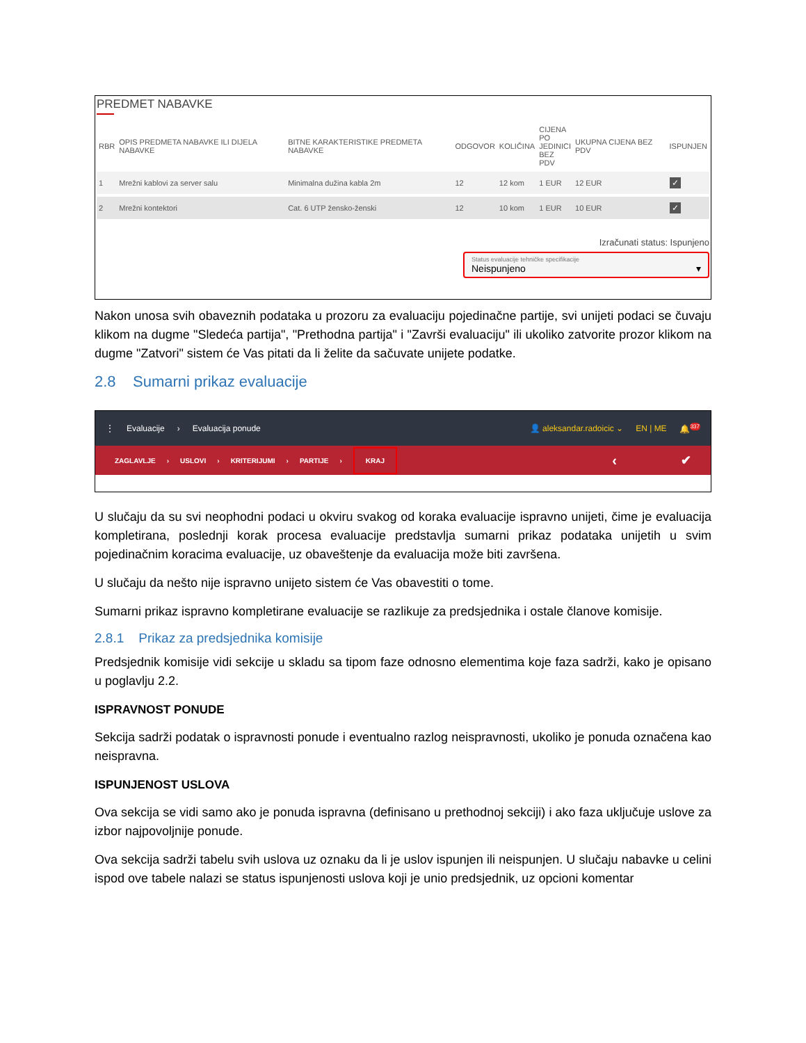PREDMET NABAVKE
| RBR | OPIS PREDMETA NABAVKE ILI DIJELA NABAVKE | BITNE KARAKTERISTIKE PREDMETA NABAVKE | ODGOVOR | KOLIČINA | CIJENA PO JEDINICI BEZ PDV | UKUPNA CIJENA BEZ PDV | ISPUNJEN |
| --- | --- | --- | --- | --- | --- | --- | --- |
| 1 | Mrežni kablovi za server salu | Minimalna dužina kabla 2m | 12 | 12 kom | 1 EUR | 12 EUR | ✓ |
| 2 | Mrežni kontektori | Cat. 6 UTP žensko-ženski | 12 | 10 kom | 1 EUR | 10 EUR | ✓ |
Izračunati status: Ispunjeno
Status evaluacije tehničke specifikacije
Neispunjeno ▾
Nakon unosa svih obaveznih podataka u prozoru za evaluaciju pojedinačne partije, svi unijeti podaci se čuvaju klikom na dugme "Sledeća partija", "Prethodna partija" i "Završi evaluaciju" ili ukoliko zatvorite prozor klikom na dugme "Zatvori" sistem će Vas pitati da li želite da sačuvate unijete podatke.
2.8 Sumarni prikaz evaluacije
⋮ Evaluacije › Evaluacija ponude 👤 aleksandar.radoicic ⌄ EN | ME 🔔<sup>337</sup>
ZAGLAVLJE › USLOVI › KRITERIJUMI › PARTIJE › KRAJ ‹ ✔
U slučaju da su svi neophodni podaci u okviru svakog od koraka evaluacije ispravno unijeti, čime je evaluacija kompletirana, poslednji korak procesa evaluacije predstavlja sumarni prikaz podataka unijetih u svim pojedinačnim koracima evaluacije, uz obaveštenje da evaluacija može biti završena.
U slučaju da nešto nije ispravno unijeto sistem će Vas obavestiti o tome.
Sumarni prikaz ispravno kompletirane evaluacije se razlikuje za predsjednika i ostale članove komisije.
2.8.1 Prikaz za predsjednika komisije
Predsjednik komisije vidi sekcije u skladu sa tipom faze odnosno elementima koje faza sadrži, kako je opisano u poglavlju 2.2.
ISPRAVNOST PONUDE
Sekcija sadrži podatak o ispravnosti ponude i eventualno razlog neispravnosti, ukoliko je ponuda označena kao neispravna.
ISPUNJENOST USLOVA
Ova sekcija se vidi samo ako je ponuda ispravna (definisano u prethodnoj sekciji) i ako faza uključuje uslove za izbor najpovoljnije ponude.
Ova sekcija sadrži tabelu svih uslova uz oznaku da li je uslov ispunjen ili neispunjen. U slučaju nabavke u celini ispod ove tabele nalazi se status ispunjenosti uslova koji je unio predsjednik, uz opcioni komentar